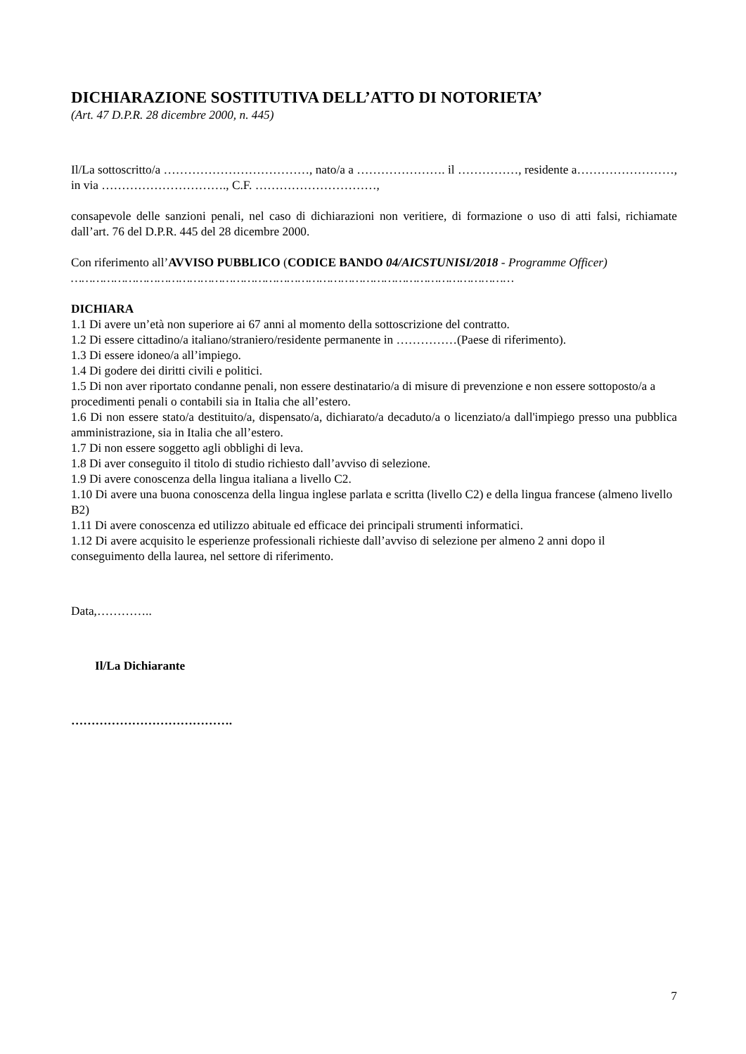DICHIARAZIONE SOSTITUTIVA DELL’ATTO DI NOTORIETA’
(Art. 47 D.P.R. 28 dicembre 2000, n. 445)
Il/La sottoscritto/a ………………………………, nato/a a …………………. il ……………, residente a……………………, in via …………………………., C.F. …………………………,
consapevole delle sanzioni penali, nel caso di dichiarazioni non veritiere, di formazione o uso di atti falsi, richiamate dall’art. 76 del D.P.R. 445 del 28 dicembre 2000.
Con riferimento all’AVVISO PUBBLICO (CODICE BANDO 04/AICSTUNISI/2018 - Programme Officer)
……………………………………………………………………………………………………………
DICHIARA
1.1 Di avere un’età non superiore ai 67 anni al momento della sottoscrizione del contratto.
1.2 Di essere cittadino/a italiano/straniero/residente permanente in ……………(Paese di riferimento).
1.3 Di essere idoneo/a all’impiego.
1.4 Di godere dei diritti civili e politici.
1.5 Di non aver riportato condanne penali, non essere destinatario/a di misure di prevenzione e non essere sottoposto/a a procedimenti penali o contabili sia in Italia che all’estero.
1.6 Di non essere stato/a destituito/a, dispensato/a, dichiarato/a decaduto/a o licenziato/a dall'impiego presso una pubblica amministrazione, sia in Italia che all’estero.
1.7 Di non essere soggetto agli obblighi di leva.
1.8 Di aver conseguito il titolo di studio richiesto dall’avviso di selezione.
1.9 Di avere conoscenza della lingua italiana a livello C2.
1.10 Di avere una buona conoscenza della lingua inglese parlata e scritta (livello C2) e della lingua francese (almeno livello B2)
1.11 Di avere conoscenza ed utilizzo abituale ed efficace dei principali strumenti informatici.
1.12 Di avere acquisito le esperienze professionali richieste dall’avviso di selezione per almeno 2 anni dopo il conseguimento della laurea, nel settore di riferimento.
Data,…………..
Il/La Dichiarante
………………………………….
7